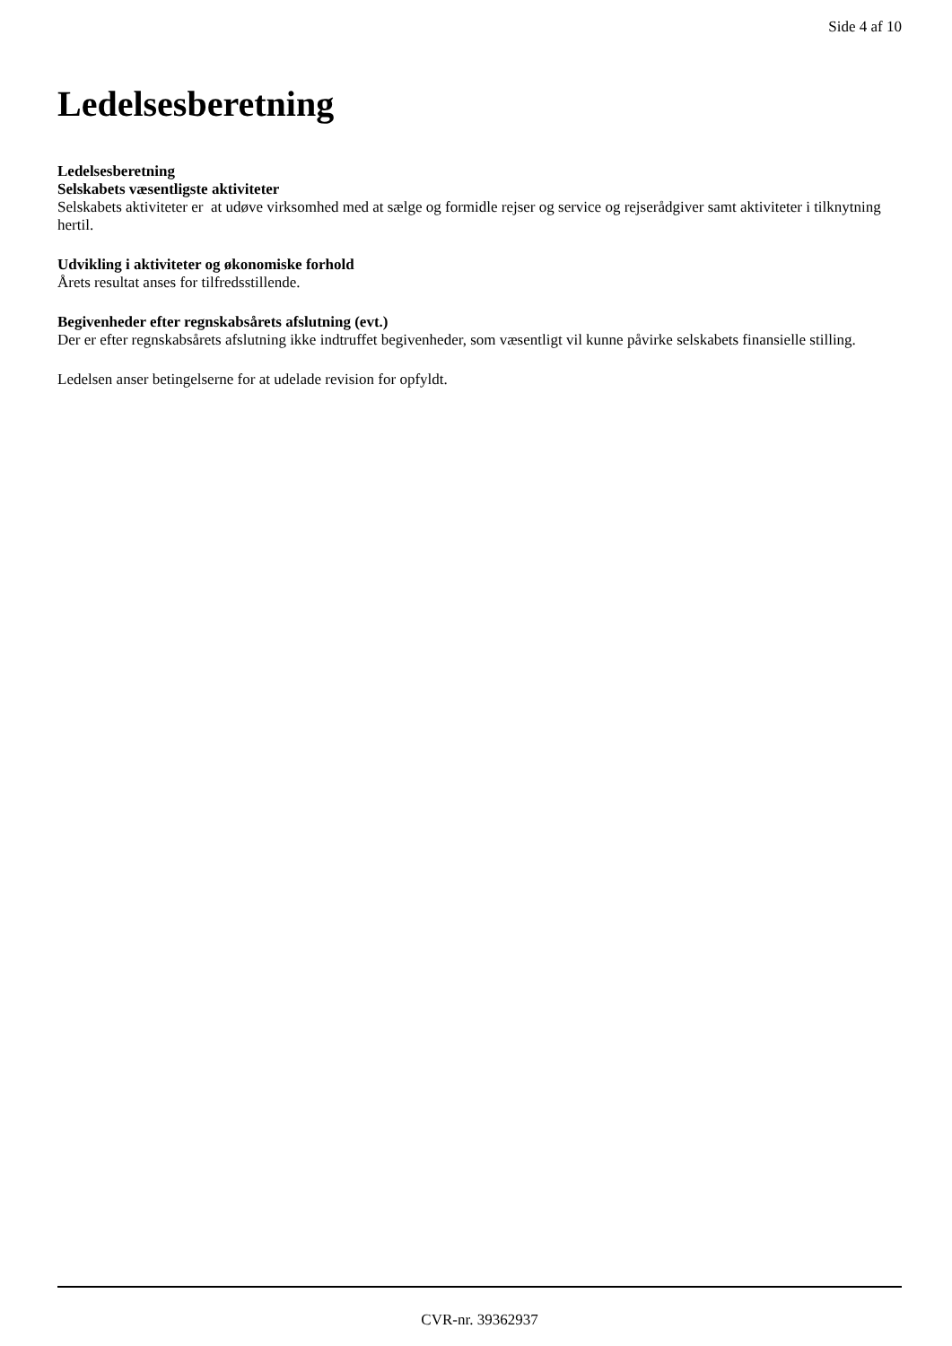Side 4 af 10
Ledelsesberetning
Ledelsesberetning
Selskabets væsentligste aktiviteter
Selskabets aktiviteter er at udøve virksomhed med at sælge og formidle rejser og service og rejserådgiver samt aktiviteter i tilknytning hertil.
Udvikling i aktiviteter og økonomiske forhold
Årets resultat anses for tilfredsstillende.
Begivenheder efter regnskabsårets afslutning (evt.)
Der er efter regnskabsårets afslutning ikke indtruffet begivenheder, som væsentligt vil kunne påvirke selskabets finansielle stilling.
Ledelsen anser betingelserne for at udelade revision for opfyldt.
CVR-nr. 39362937